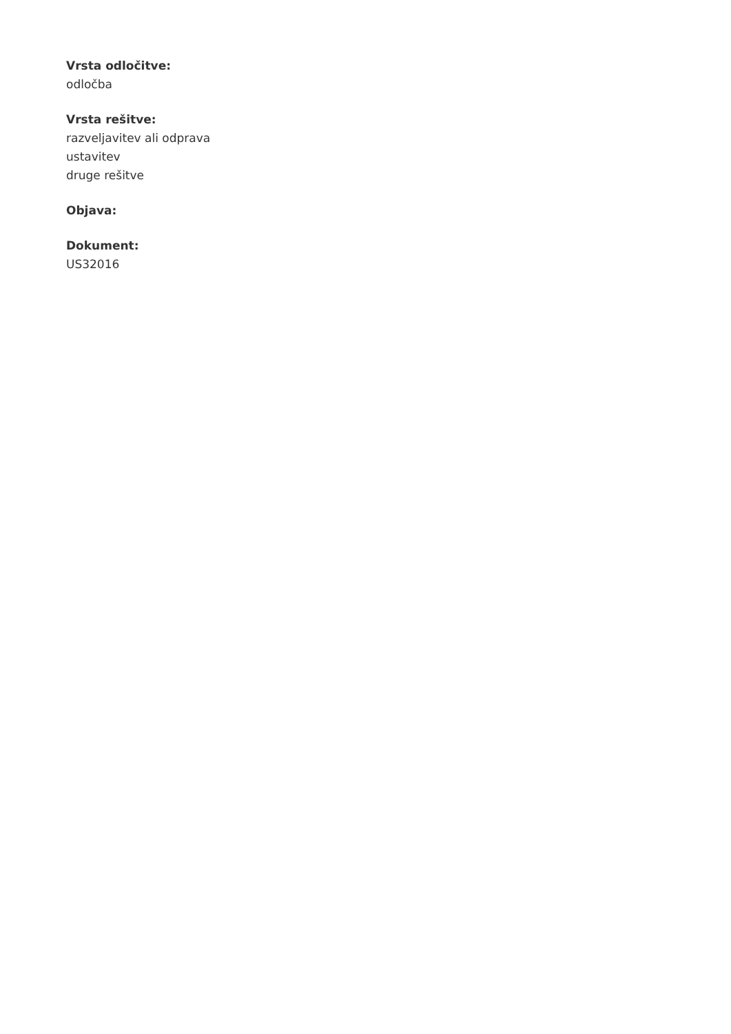Vrsta odločitve:
odločba
Vrsta rešitve:
razveljavitev ali odprava
ustavitev
druge rešitve
Objava:
Dokument:
US32016